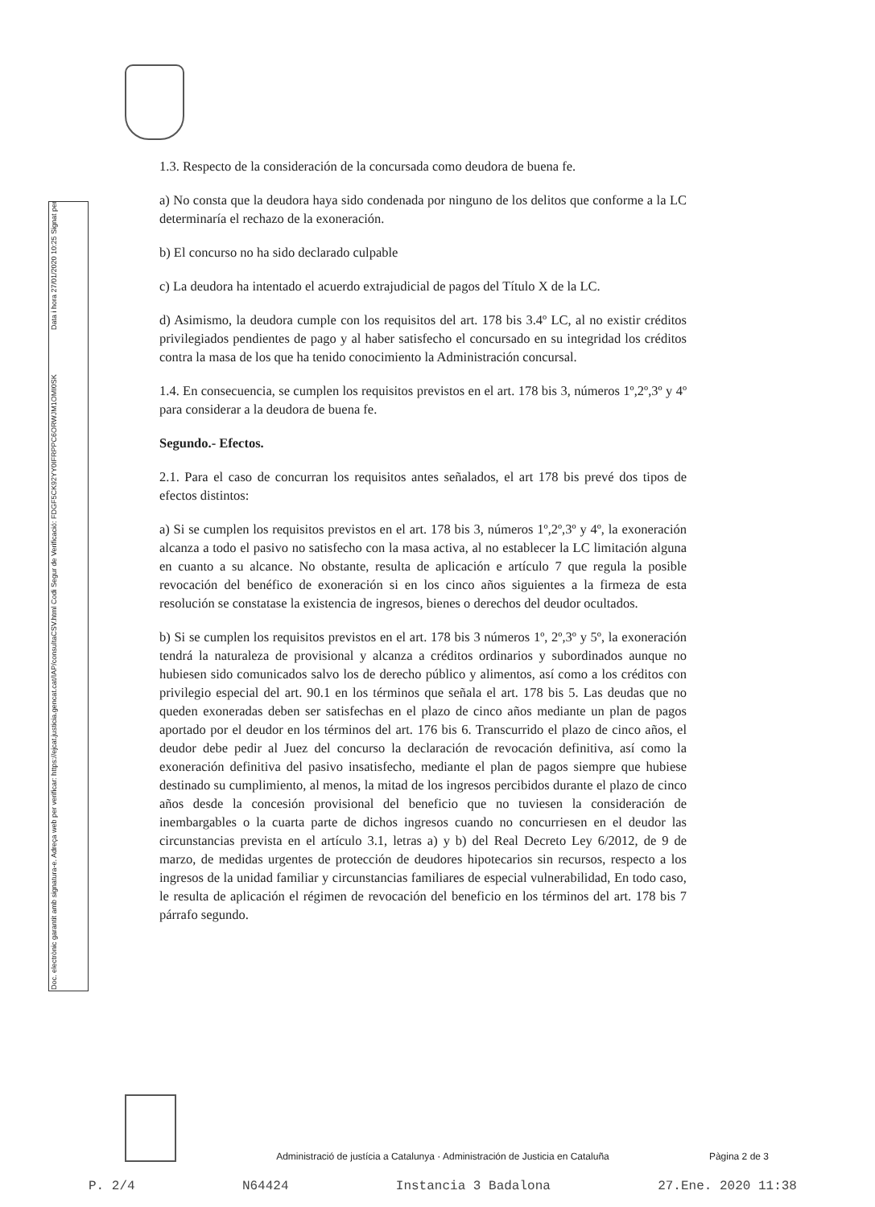Doc. electrònic garantit amb signatura-e. Adreça web per verificar: https://ejcat.justicia.gencat.cat/IAP/consultaCSV.html Codi Segur de Verificació: FDGF5CK92YY0IFRPPC6ORWJM1OMI0SK Data i hora 27/01/2020 10:25 Signat per
1.3. Respecto de la consideración de la concursada como deudora de buena fe.
a) No consta que la deudora haya sido condenada por ninguno de los delitos que conforme a la LC determinaría el rechazo de la exoneración.
b) El concurso no ha sido declarado culpable
c) La deudora ha intentado el acuerdo extrajudicial de pagos del Título X de la LC.
d) Asimismo, la deudora cumple con los requisitos del art. 178 bis 3.4º LC, al no existir créditos privilegiados pendientes de pago y al haber satisfecho el concursado en su integridad los créditos contra la masa de los que ha tenido conocimiento la Administración concursal.
1.4. En consecuencia, se cumplen los requisitos previstos en el art. 178 bis 3, números 1º,2º,3º y 4º para considerar a la deudora de buena fe.
Segundo.- Efectos.
2.1. Para el caso de concurran los requisitos antes señalados, el art 178 bis prevé dos tipos de efectos distintos:
a) Si se cumplen los requisitos previstos en el art. 178 bis 3, números 1º,2º,3º y 4º, la exoneración alcanza a todo el pasivo no satisfecho con la masa activa, al no establecer la LC limitación alguna en cuanto a su alcance. No obstante, resulta de aplicación e artículo 7 que regula la posible revocación del benéfico de exoneración si en los cinco años siguientes a la firmeza de esta resolución se constatase la existencia de ingresos, bienes o derechos del deudor ocultados.
b) Si se cumplen los requisitos previstos en el art. 178 bis 3 números 1º, 2º,3º y 5º, la exoneración tendrá la naturaleza de provisional y alcanza a créditos ordinarios y subordinados aunque no hubiesen sido comunicados salvo los de derecho público y alimentos, así como a los créditos con privilegio especial del art. 90.1 en los términos que señala el art. 178 bis 5. Las deudas que no queden exoneradas deben ser satisfechas en el plazo de cinco años mediante un plan de pagos aportado por el deudor en los términos del art. 176 bis 6. Transcurrido el plazo de cinco años, el deudor debe pedir al Juez del concurso la declaración de revocación definitiva, así como la exoneración definitiva del pasivo insatisfecho, mediante el plan de pagos siempre que hubiese destinado su cumplimiento, al menos, la mitad de los ingresos percibidos durante el plazo de cinco años desde la concesión provisional del beneficio que no tuviesen la consideración de inembargables o la cuarta parte de dichos ingresos cuando no concurriesen en el deudor las circunstancias prevista en el artículo 3.1, letras a) y b) del Real Decreto Ley 6/2012, de 9 de marzo, de medidas urgentes de protección de deudores hipotecarios sin recursos, respecto a los ingresos de la unidad familiar y circunstancias familiares de especial vulnerabilidad, En todo caso, le resulta de aplicación el régimen de revocación del beneficio en los términos del art. 178 bis 7 párrafo segundo.
Administració de justícia a Catalunya · Administración de Justicia en Cataluña Pàgina 2 de 3
P. 2/4 N64424 Instancia 3 Badalona 27.Ene. 2020 11:38